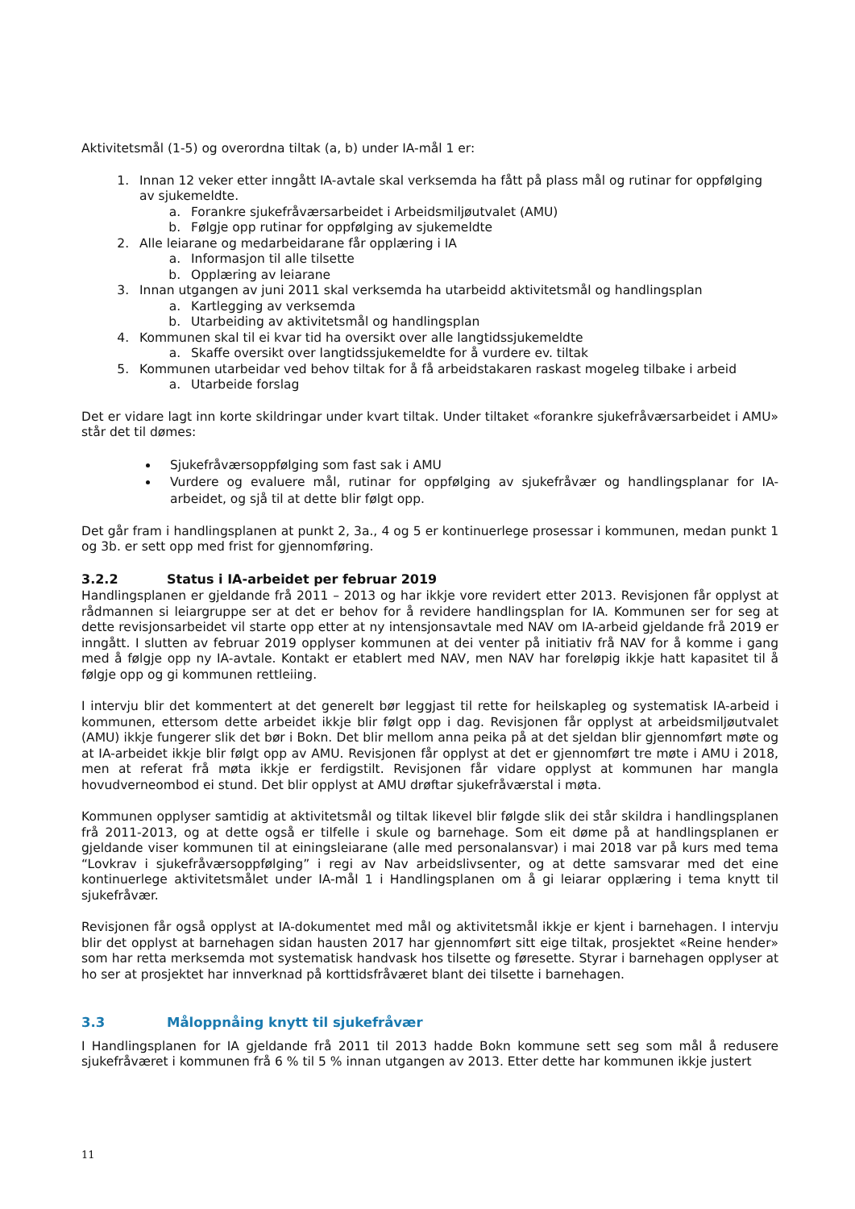Aktivitetsmål (1-5) og overordna tiltak (a, b) under IA-mål 1 er:
1. Innan 12 veker etter inngått IA-avtale skal verksemda ha fått på plass mål og rutinar for oppfølging av sjukemeldte.
a. Forankre sjukefråværsarbeidet i Arbeidsmiljøutvalet (AMU)
b. Følgje opp rutinar for oppfølging av sjukemeldte
2. Alle leiarane og medarbeidarane får opplæring i IA
a. Informasjon til alle tilsette
b. Opplæring av leiarane
3. Innan utgangen av juni 2011 skal verksemda ha utarbeidd aktivitetsmål og handlingsplan
a. Kartlegging av verksemda
b. Utarbeiding av aktivitetsmål og handlingsplan
4. Kommunen skal til ei kvar tid ha oversikt over alle langtidssjukemeldte
a. Skaffe oversikt over langtidssjukemeldte for å vurdere ev. tiltak
5. Kommunen utarbeidar ved behov tiltak for å få arbeidstakaren raskast mogeleg tilbake i arbeid
a. Utarbeide forslag
Det er vidare lagt inn korte skildringar under kvart tiltak. Under tiltaket «forankre sjukefråværsarbeidet i AMU» står det til dømes:
Sjukefråværsoppfølging som fast sak i AMU
Vurdere og evaluere mål, rutinar for oppfølging av sjukefråvær og handlingsplanar for IA-arbeidet, og sjå til at dette blir følgt opp.
Det går fram i handlingsplanen at punkt 2, 3a., 4 og 5 er kontinuerlege prosessar i kommunen, medan punkt 1 og 3b. er sett opp med frist for gjennomføring.
3.2.2 Status i IA-arbeidet per februar 2019
Handlingsplanen er gjeldande frå 2011 – 2013 og har ikkje vore revidert etter 2013. Revisjonen får opplyst at rådmannen si leiargruppe ser at det er behov for å revidere handlingsplan for IA. Kommunen ser for seg at dette revisjonsarbeidet vil starte opp etter at ny intensjonsavtale med NAV om IA-arbeid gjeldande frå 2019 er inngått. I slutten av februar 2019 opplyser kommunen at dei venter på initiativ frå NAV for å komme i gang med å følgje opp ny IA-avtale. Kontakt er etablert med NAV, men NAV har foreløpig ikkje hatt kapasitet til å følgje opp og gi kommunen rettleiing.
I intervju blir det kommentert at det generelt bør leggjast til rette for heilskapleg og systematisk IA-arbeid i kommunen, ettersom dette arbeidet ikkje blir følgt opp i dag. Revisjonen får opplyst at arbeidsmiljøutvalet (AMU) ikkje fungerer slik det bør i Bokn. Det blir mellom anna peika på at det sjeldan blir gjennomført møte og at IA-arbeidet ikkje blir følgt opp av AMU. Revisjonen får opplyst at det er gjennomført tre møte i AMU i 2018, men at referat frå møta ikkje er ferdigstilt. Revisjonen får vidare opplyst at kommunen har mangla hovudverneombod ei stund. Det blir opplyst at AMU drøftar sjukefråværstal i møta.
Kommunen opplyser samtidig at aktivitetsmål og tiltak likevel blir følgde slik dei står skildra i handlingsplanen frå 2011-2013, og at dette også er tilfelle i skule og barnehage. Som eit døme på at handlingsplanen er gjeldande viser kommunen til at einingsleiarane (alle med personalansvar) i mai 2018 var på kurs med tema “Lovkrav i sjukefråværsoppfølging” i regi av Nav arbeidslivsenter, og at dette samsvarar med det eine kontinuerlege aktivitetsmålet under IA-mål 1 i Handlingsplanen om å gi leiarar opplæring i tema knytt til sjukefråvær.
Revisjonen får også opplyst at IA-dokumentet med mål og aktivitetsmål ikkje er kjent i barnehagen. I intervju blir det opplyst at barnehagen sidan hausten 2017 har gjennomført sitt eige tiltak, prosjektet «Reine hender» som har retta merksemda mot systematisk handvask hos tilsette og føresette. Styrar i barnehagen opplyser at ho ser at prosjektet har innverknad på korttidsfråværet blant dei tilsette i barnehagen.
3.3 Måloppnåing knytt til sjukefråvær
I Handlingsplanen for IA gjeldande frå 2011 til 2013 hadde Bokn kommune sett seg som mål å redusere sjukefråværet i kommunen frå 6 % til 5 % innan utgangen av 2013. Etter dette har kommunen ikkje justert
11